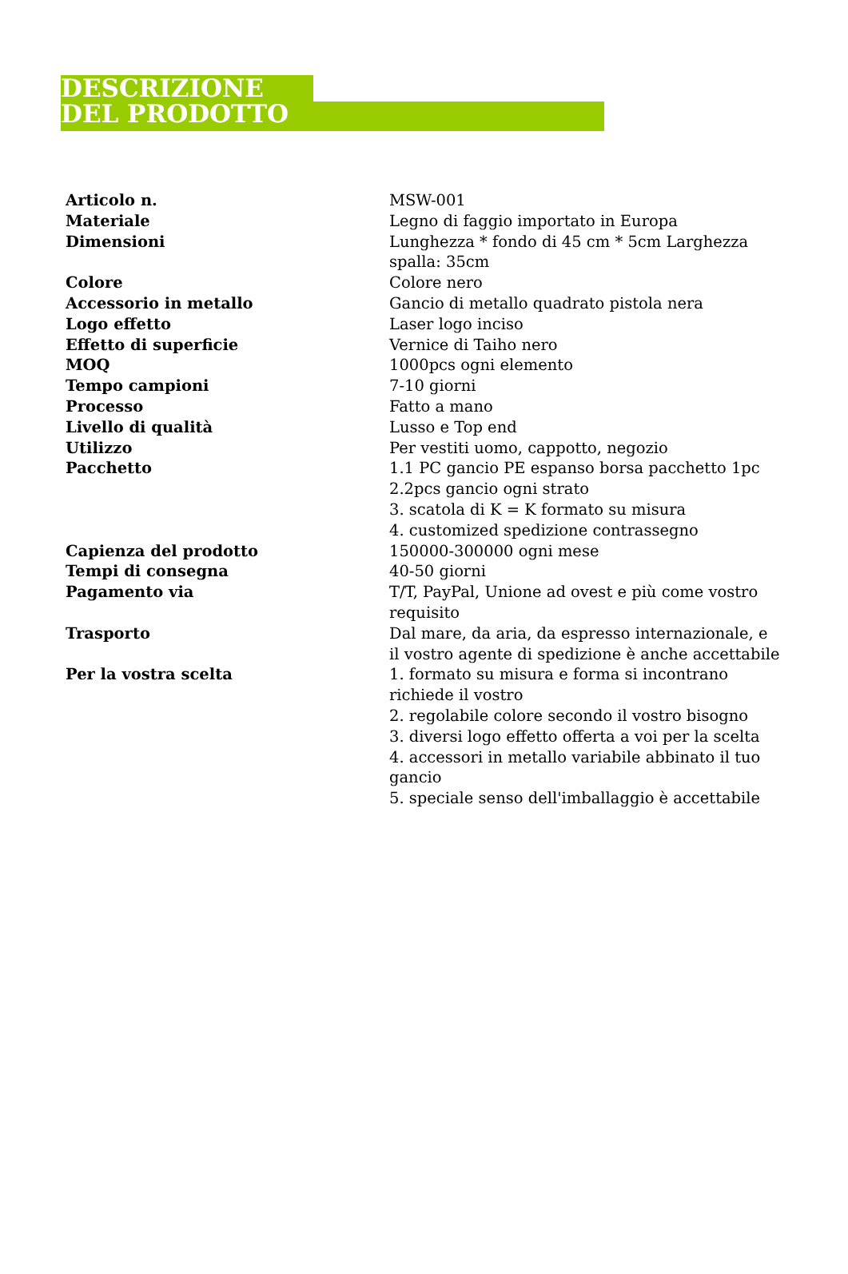DESCRIZIONE DEL PRODOTTO
| Articolo n. | MSW-001 |
| Materiale | Legno di faggio importato in Europa |
| Dimensioni | Lunghezza * fondo di 45 cm * 5cm Larghezza spalla: 35cm |
| Colore | Colore nero |
| Accessorio in metallo | Gancio di metallo quadrato pistola nera |
| Logo effetto | Laser logo inciso |
| Effetto di superficie | Vernice di Taiho nero |
| MOQ | 1000pcs ogni elemento |
| Tempo campioni | 7-10 giorni |
| Processo | Fatto a mano |
| Livello di qualità | Lusso e Top end |
| Utilizzo | Per vestiti uomo, cappotto, negozio |
| Pacchetto | 1.1 PC gancio PE espanso borsa pacchetto 1pc 2.2pcs gancio ogni strato 3. scatola di K = K formato su misura 4. customized spedizione contrassegno |
| Capienza del prodotto | 150000-300000 ogni mese |
| Tempi di consegna | 40-50 giorni |
| Pagamento via | T/T, PayPal, Unione ad ovest e più come vostro requisito |
| Trasporto | Dal mare, da aria, da espresso internazionale, e il vostro agente di spedizione è anche accettabile |
| Per la vostra scelta | 1. formato su misura e forma si incontrano richiede il vostro 2. regolabile colore secondo il vostro bisogno 3. diversi logo effetto offerta a voi per la scelta 4. accessori in metallo variabile abbinato il tuo gancio 5. speciale senso dell'imballaggio è accettabile |